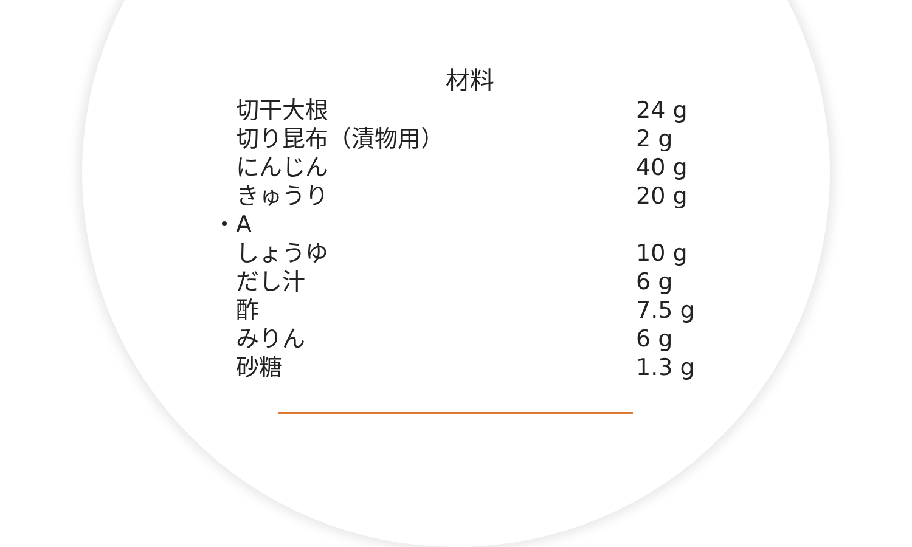材料
| | 切干大根 | 24 g |
| | 切り昆布（漬物用） | 2 g |
| | にんじん | 40 g |
| | きゅうり | 20 g |
| ・ | A | |
| | しょうゆ | 10 g |
| | だし汁 | 6 g |
| | 酢 | 7.5 g |
| | みりん | 6 g |
| | 砂糖 | 1.3 g |